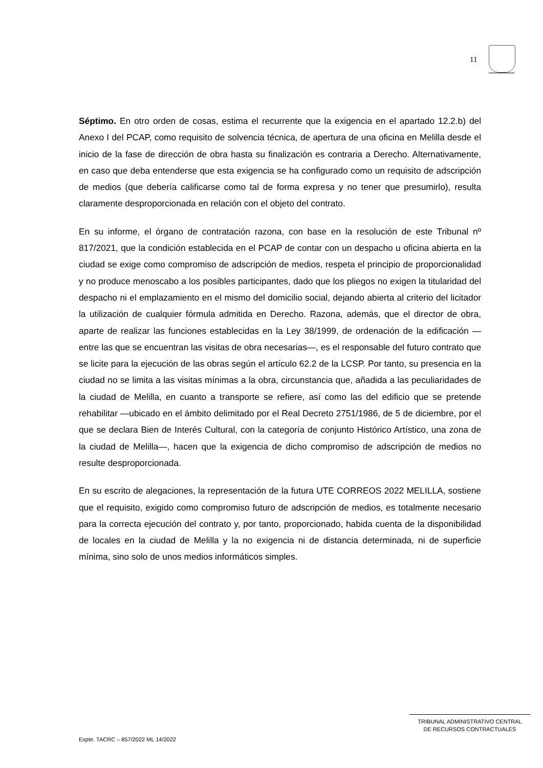11
Séptimo. En otro orden de cosas, estima el recurrente que la exigencia en el apartado 12.2.b) del Anexo I del PCAP, como requisito de solvencia técnica, de apertura de una oficina en Melilla desde el inicio de la fase de dirección de obra hasta su finalización es contraria a Derecho. Alternativamente, en caso que deba entenderse que esta exigencia se ha configurado como un requisito de adscripción de medios (que debería calificarse como tal de forma expresa y no tener que presumirlo), resulta claramente desproporcionada en relación con el objeto del contrato.
En su informe, el órgano de contratación razona, con base en la resolución de este Tribunal nº 817/2021, que la condición establecida en el PCAP de contar con un despacho u oficina abierta en la ciudad se exige como compromiso de adscripción de medios, respeta el principio de proporcionalidad y no produce menoscabo a los posibles participantes, dado que los pliegos no exigen la titularidad del despacho ni el emplazamiento en el mismo del domicilio social, dejando abierta al criterio del licitador la utilización de cualquier fórmula admitida en Derecho. Razona, además, que el director de obra, aparte de realizar las funciones establecidas en la Ley 38/1999, de ordenación de la edificación —entre las que se encuentran las visitas de obra necesarias—, es el responsable del futuro contrato que se licite para la ejecución de las obras según el artículo 62.2 de la LCSP. Por tanto, su presencia en la ciudad no se limita a las visitas mínimas a la obra, circunstancia que, añadida a las peculiaridades de la ciudad de Melilla, en cuanto a transporte se refiere, así como las del edificio que se pretende rehabilitar —ubicado en el ámbito delimitado por el Real Decreto 2751/1986, de 5 de diciembre, por el que se declara Bien de Interés Cultural, con la categoría de conjunto Histórico Artístico, una zona de la ciudad de Melilla—, hacen que la exigencia de dicho compromiso de adscripción de medios no resulte desproporcionada.
En su escrito de alegaciones, la representación de la futura UTE CORREOS 2022 MELILLA, sostiene que el requisito, exigido como compromiso futuro de adscripción de medios, es totalmente necesario para la correcta ejecución del contrato y, por tanto, proporcionado, habida cuenta de la disponibilidad de locales en la ciudad de Melilla y la no exigencia ni de distancia determinada, ni de superficie mínima, sino solo de unos medios informáticos simples.
TRIBUNAL ADMINISTRATIVO CENTRAL
DE RECURSOS CONTRACTUALES
Expte. TACRC – 857/2022 ML 14/2022